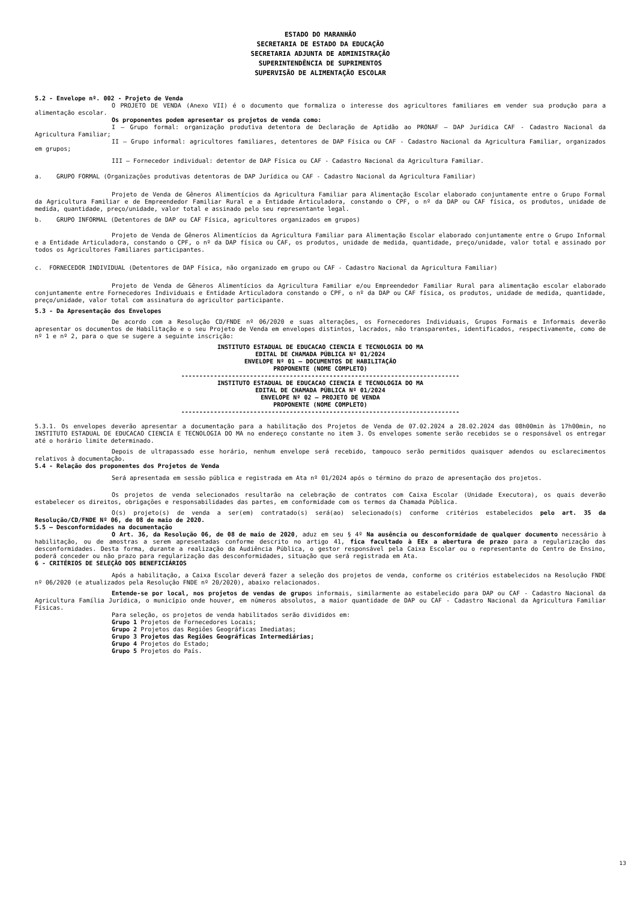ESTADO DO MARANHÃO
SECRETARIA DE ESTADO DA EDUCAÇÃO
SECRETARIA ADJUNTA DE ADMINISTRAÇÃO
SUPERINTENDÊNCIA DE SUPRIMENTOS
SUPERVISÃO DE ALIMENTAÇÃO ESCOLAR
5.2 - Envelope nº. 002 - Projeto de Venda
O PROJETO DE VENDA (Anexo VII) é o documento que formaliza o interesse dos agricultores familiares em vender sua produção para a alimentação escolar.
Os proponentes podem apresentar os projetos de venda como:
I – Grupo formal: organização produtiva detentora de Declaração de Aptidão ao PRONAF – DAP Jurídica CAF - Cadastro Nacional da Agricultura Familiar;
II – Grupo informal: agricultores familiares, detentores de DAP Física ou CAF - Cadastro Nacional da Agricultura Familiar, organizados em grupos;
III – Fornecedor individual: detentor de DAP Física ou CAF - Cadastro Nacional da Agricultura Familiar.
a. GRUPO FORMAL (Organizações produtivas detentoras de DAP Jurídica ou CAF - Cadastro Nacional da Agricultura Familiar)
Projeto de Venda de Gêneros Alimentícios da Agricultura Familiar para Alimentação Escolar elaborado conjuntamente entre o Grupo Formal da Agricultura Familiar e de Empreendedor Familiar Rural e a Entidade Articuladora, constando o CPF, o nº da DAP ou CAF física, os produtos, unidade de medida, quantidade, preço/unidade, valor total e assinado pelo seu representante legal.
b. GRUPO INFORMAL (Detentores de DAP ou CAF Física, agricultores organizados em grupos)
Projeto de Venda de Gêneros Alimentícios da Agricultura Familiar para Alimentação Escolar elaborado conjuntamente entre o Grupo Informal e a Entidade Articuladora, constando o CPF, o nº da DAP física ou CAF, os produtos, unidade de medida, quantidade, preço/unidade, valor total e assinado por todos os Agricultores Familiares participantes.
c. FORNECEDOR INDIVIDUAL (Detentores de DAP Física, não organizado em grupo ou CAF - Cadastro Nacional da Agricultura Familiar)
Projeto de Venda de Gêneros Alimentícios da Agricultura Familiar e/ou Empreendedor Familiar Rural para alimentação escolar elaborado conjuntamente entre Fornecedores Individuais e Entidade Articuladora constando o CPF, o nº da DAP ou CAF física, os produtos, unidade de medida, quantidade, preço/unidade, valor total com assinatura do agricultor participante.
5.3 - Da Apresentação dos Envelopes
De acordo com a Resolução CD/FNDE nº 06/2020 e suas alterações, os Fornecedores Individuais, Grupos Formais e Informais deverão apresentar os documentos de Habilitação e o seu Projeto de Venda em envelopes distintos, lacrados, não transparentes, identificados, respectivamente, como de nº 1 e nº 2, para o que se sugere a seguinte inscrição:
INSTITUTO ESTADUAL DE EDUCACAO CIENCIA E TECNOLOGIA DO MA
EDITAL DE CHAMADA PÚBLICA Nº 01/2024
ENVELOPE Nº 01 – DOCUMENTOS DE HABILITAÇÃO
PROPONENTE (NOME COMPLETO)
-----------------------------------------------------------------------------
INSTITUTO ESTADUAL DE EDUCACAO CIENCIA E TECNOLOGIA DO MA
EDITAL DE CHAMADA PÚBLICA Nº 01/2024
ENVELOPE Nº 02 – PROJETO DE VENDA
PROPONENTE (NOME COMPLETO)
-----------------------------------------------------------------------------
5.3.1. Os envelopes deverão apresentar a documentação para a habilitação dos Projetos de Venda de 07.02.2024 a 28.02.2024 das 08h00min às 17h00min, no INSTITUTO ESTADUAL DE EDUCACAO CIENCIA E TECNOLOGIA DO MA no endereço constante no item 3. Os envelopes somente serão recebidos se o responsável os entregar até o horário limite determinado.
Depois de ultrapassado esse horário, nenhum envelope será recebido, tampouco serão permitidos quaisquer adendos ou esclarecimentos relativos à documentação.
5.4 - Relação dos proponentes dos Projetos de Venda
Será apresentada em sessão pública e registrada em Ata nº 01/2024 após o término do prazo de apresentação dos projetos.
Os projetos de venda selecionados resultarão na celebração de contratos com Caixa Escolar (Unidade Executora), os quais deverão estabelecer os direitos, obrigações e responsabilidades das partes, em conformidade com os termos da Chamada Pública.
O(s) projeto(s) de venda a ser(em) contratado(s) será(ao) selecionado(s) conforme critérios estabelecidos pelo art. 35 da Resolução/CD/FNDE Nº 06, de 08 de maio de 2020.
5.5 – Desconformidades na documentação
O Art. 36, da Resolução 06, de 08 de maio de 2020, aduz em seu § 4º Na ausência ou desconformidade de qualquer documento necessário à habilitação, ou de amostras a serem apresentadas conforme descrito no artigo 41, fica facultado à EEx a abertura de prazo para a regularização das desconformidades. Desta forma, durante a realização da Audiência Pública, o gestor responsável pela Caixa Escolar ou o representante do Centro de Ensino, poderá conceder ou não prazo para regularização das desconformidades, situação que será registrada em Ata.
6 - CRITÉRIOS DE SELEÇÃO DOS BENEFICIÁRIOS
Após a habilitação, a Caixa Escolar deverá fazer a seleção dos projetos de venda, conforme os critérios estabelecidos na Resolução FNDE nº 06/2020 (e atualizados pela Resolução FNDE nº 20/2020), abaixo relacionados.
Entende-se por local, nos projetos de vendas de grupos informais, similarmente ao estabelecido para DAP ou CAF - Cadastro Nacional da Agricultura Família Jurídica, o município onde houver, em números absolutos, a maior quantidade de DAP ou CAF - Cadastro Nacional da Agricultura Familiar Físicas.
Para seleção, os projetos de venda habilitados serão divididos em:
Grupo 1 Projetos de Fornecedores Locais;
Grupo 2 Projetos das Regiões Geográficas Imediatas;
Grupo 3 Projetos das Regiões Geográficas Intermediárias;
Grupo 4 Projetos do Estado;
Grupo 5 Projetos do País.
13